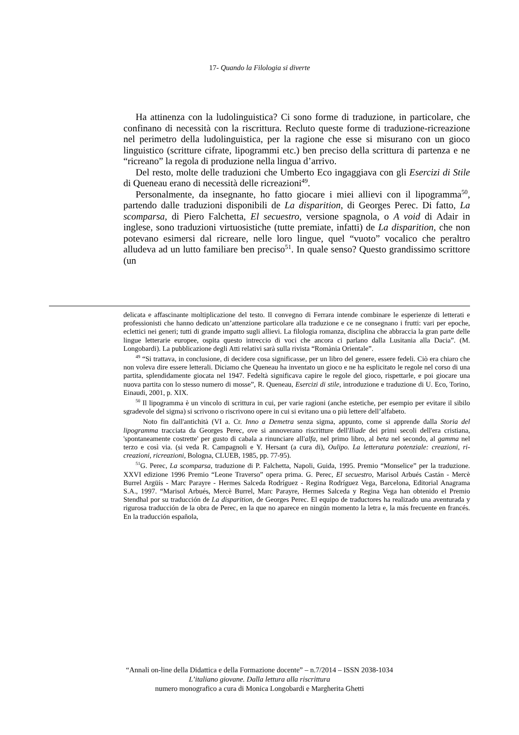17- Quando la Filologia si diverte
Ha attinenza con la ludolinguistica? Ci sono forme di traduzione, in particolare, che confinano di necessità con la riscrittura. Recluto queste forme di traduzione-ricreazione nel perimetro della ludolinguistica, per la ragione che esse si misurano con un gioco linguistico (scritture cifrate, lipogrammi etc.) ben preciso della scrittura di partenza e ne “ricreano” la regola di produzione nella lingua d’arrivo.
Del resto, molte delle traduzioni che Umberto Eco ingaggiava con gli Esercizi di Stile di Queneau erano di necessità delle ricreazioni<sup>49</sup>.
Personalmente, da insegnante, ho fatto giocare i miei allievi con il lipogramma<sup>50</sup>, partendo dalle traduzioni disponibili de La disparition, di Georges Perec. Di fatto, La scomparsa, di Piero Falchetta, El secuestro, versione spagnola, o A void di Adair in inglese, sono traduzioni virtuosistiche (tutte premiate, infatti) de La disparition, che non potevano esimersi dal ricreare, nelle loro lingue, quel “vuoto” vocalico che peraltro alludeva ad un lutto familiare ben preciso<sup>51</sup>. In quale senso? Questo grandissimo scrittore (un
delicata e affascinante moltiplicazione del testo. Il convegno di Ferrara intende combinare le esperienze di letterati e professionisti che hanno dedicato un’attenzione particolare alla traduzione e ce ne consegnano i frutti: vari per epoche, eclettici nei generi; tutti di grande impatto sugli allievi. La filologia romanza, disciplina che abbraccia la gran parte delle lingue letterarie europee, ospita questo intreccio di voci che ancora ci parlano dalla Lusitania alla Dacia”. (M. Longobardi). La pubblicazione degli Atti relativi sarà sulla rivista “Romània Orientale”.
<sup>49</sup> “Si trattava, in conclusione, di decidere cosa significasse, per un libro del genere, essere fedeli. Ciò era chiaro che non voleva dire essere letterali. Diciamo che Queneau ha inventato un gioco e ne ha esplicitato le regole nel corso di una partita, splendidamente giocata nel 1947. Fedeltà significava capire le regole del gioco, rispettarle, e poi giocare una nuova partita con lo stesso numero di mosse”, R. Queneau, Esercizi di stile, introduzione e traduzione di U. Eco, Torino, Einaudi, 2001, p. XIX.
<sup>50</sup> Il lipogramma è un vincolo di scrittura in cui, per varie ragioni (anche estetiche, per esempio per evitare il sibilo sgradevole del sigma) si scrivono o riscrivono opere in cui si evitano una o più lettere dell’alfabeto.
Noto fin dall'antichità (VI a. Cr. Inno a Demetra senza sigma, appunto, come si apprende dalla Storia del lipogramma tracciata da Georges Perec, ove si annoverano riscritture dell'Iliade dei primi secoli dell'era cristiana, 'spontaneamente costrette' per gusto di cabala a rinunciare all'alfa, nel primo libro, al beta nel secondo, al gamma nel terzo e così via. (si veda R. Campagnoli e Y. Hersant (a cura di), Oulipo. La letteratura potenziale: creazioni, ri-creazioni, ricreazioni, Bologna, CLUEB, 1985, pp. 77-95).
<sup>51</sup> G. Perec, La scomparsa, traduzione di P. Falchetta, Napoli, Guida, 1995. Premio “Monselice” per la traduzione. XXVI edizione 1996 Premio “Leone Traverso” opera prima. G. Perec, El secuestro, Marisol Arbués Castán - Mercè Burrel Argüís - Marc Parayre - Hermes Salceda Rodríguez - Regina Rodríguez Vega, Barcelona, Editorial Anagrama S.A., 1997. “Marisol Arbués, Mercè Burrel, Marc Parayre, Hermes Salceda y Regina Vega han obtenido el Premio Stendhal por su traducción de La disparition, de Georges Perec. El equipo de traductores ha realizado una aventurada y rigurosa traducción de la obra de Perec, en la que no aparece en ningún momento la letra e, la más frecuente en francés. En la traducción española,
“Annali on-line della Didattica e della Formazione docente” – n.7/2014 – ISSN 2038-1034
L’italiano giovane. Dalla lettura alla riscrittura
numero monografico a cura di Monica Longobardi e Margherita Ghetti